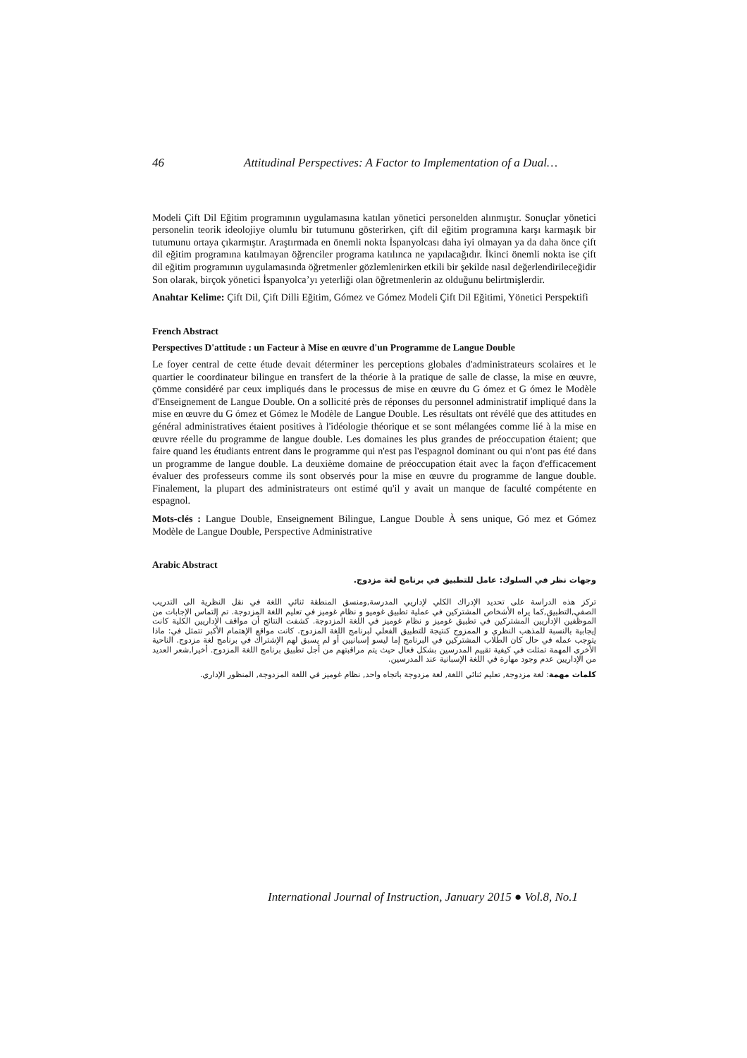46 Attitudinal Perspectives: A Factor to Implementation of a Dual…
Modeli Çift Dil Eğitim programının uygulamasına katılan yönetici personelden alınmıştır. Sonuçlar yönetici personelin teorik ideolojiye olumlu bir tutumunu gösterirken, çift dil eğitim programına karşı karmaşık bir tutumunu ortaya çıkarmıştır. Araştırmada en önemli nokta İspanyolcası daha iyi olmayan ya da daha önce çift dil eğitim programına katılmayan öğrenciler programa katılınca ne yapılacağıdır. İkinci önemli nokta ise çift dil eğitim programının uygulamasında öğretmenler gözlemlenirken etkili bir şekilde nasıl değerlendirileceğidir Son olarak, birçok yönetici İspanyolca’yı yeterliği olan öğretmenlerin az olduğunu belirtmişlerdir.
Anahtar Kelime: Çift Dil, Çift Dilli Eğitim, Gómez ve Gómez Modeli Çift Dil Eğitimi, Yönetici Perspektifi
French Abstract
Perspectives D'attitude : un Facteur à Mise en œuvre d'un Programme de Langue Double
Le foyer central de cette étude devait déterminer les perceptions globales d'administrateurs scolaires et le quartier le coordinateur bilingue en transfert de la théorie à la pratique de salle de classe, la mise en œuvre, çömme considéré par ceux impliqués dans le processus de mise en œuvre du G ómez et G ómez le Modèle d'Enseignement de Langue Double. On a sollicité près de réponses du personnel administratif impliqué dans la mise en œuvre du G ómez et Gómez le Modèle de Langue Double. Les résultats ont révélé que des attitudes en général administratives étaient positives à l'idéologie théorique et se sont mélangées comme lié à la mise en œuvre réelle du programme de langue double. Les domaines les plus grandes de préoccupation étaient; que faire quand les étudiants entrent dans le programme qui n'est pas l'espagnol dominant ou qui n'ont pas été dans un programme de langue double. La deuxième domaine de préoccupation était avec la façon d'efficacement évaluer des professeurs comme ils sont observés pour la mise en œuvre du programme de langue double. Finalement, la plupart des administrateurs ont estimé qu'il y avait un manque de faculté compétente en espagnol.
Mots-clés : Langue Double, Enseignement Bilingue, Langue Double À sens unique, Gó mez et Gómez Modèle de Langue Double, Perspective Administrative
Arabic Abstract
وجهات نظر في السلوك: عامل للتطبيق في برنامج لغة مزدوج.
تركز هذه الدراسة على تحديد الإدراك الكلي لإداريي المدرسة,ومنسق المنطقة ثنائي اللغة في نقل النظرية الى التدريب الصفي,التطبيق,كما يراه الأشخاص المشتركين في عملية تطبيق غوميو و نظام غوميز في تعليم اللغة المزدوجة. تم إلتماس الإجابات من الموظفين الإداريين المشتركين في تطبيق غوميز و نظام غوميز في اللغة المزدوجة. كشفت النتائج أن مواقف الإداريين الكلية كانت إيجابية بالنسبة للمذهب النظري و الممزوج كنتيجة للتطبيق الفعلي لبرنامج اللغة المزدوج. كانت مواقع الإهتمام الأكبر تتمثل في: ماذا يتوجب عمله في حال كان الطلاب المشتركين في البرنامج إما ليسو إسبانيين أو لم يسبق لهم الإشتراك في برنامج لغة مزدوج. الناحية الأخرى المهمة تمثلت في كيفية تقييم المدرسين بشكل فعال حيث يتم مراقبتهم من أجل تطبيق برنامج اللغة المزدوج. أخيرا,شعر العديد من الإداريين عدم وجود مهارة في اللغة الإسبانية عند المدرسين.
كلمات مهمة: لغة مزدوجة, تعليم ثنائي اللغة, لغة مزدوجة باتجاه واحد, نظام غوميز في اللغة المزدوجة, المنظور الإداري.
International Journal of Instruction, January 2015 ● Vol.8, No.1